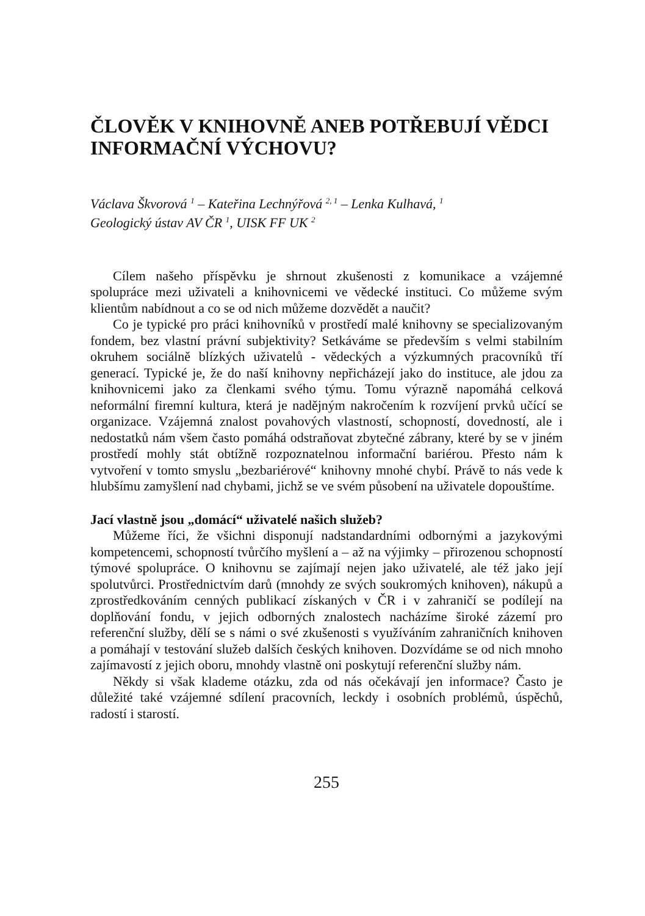ČLOVĚK V KNIHOVNĚ ANEB POTŘEBUJÍ VĚDCI INFORMAČNÍ VÝCHOVU?
Václava Škvorová <sup>1</sup> – Kateřina Lechnýřová <sup>2, 1</sup> – Lenka Kulhavá, <sup>1</sup>
Geologický ústav AV ČR <sup>1</sup>, UISK FF UK <sup>2</sup>
Cílem našeho příspěvku je shrnout zkušenosti z komunikace a vzájemné spolupráce mezi uživateli a knihovnicemi ve vědecké instituci. Co můžeme svým klientům nabídnout a co se od nich můžeme dozvědět a naučit?
Co je typické pro práci knihovníků v prostředí malé knihovny se specializovaným fondem, bez vlastní právní subjektivity? Setkáváme se především s velmi stabilním okruhem sociálně blízkých uživatelů - vědeckých a výzkumných pracovníků tří generací. Typické je, že do naší knihovny nepřicházejí jako do instituce, ale jdou za knihovnicemi jako za členkami svého týmu. Tomu výrazně napomáhá celková neformální firemní kultura, která je nadějným nakročením k rozvíjení prvků učící se organizace. Vzájemná znalost povahových vlastností, schopností, dovedností, ale i nedostatků nám všem často pomáhá odstraňovat zbytečné zábrany, které by se v jiném prostředí mohly stát obtížně rozpoznatelnou informační bariérou. Přesto nám k vytvoření v tomto smyslu „bezbariérové“ knihovny mnohé chybí. Právě to nás vede k hlubšímu zamyšlení nad chybami, jichž se ve svém působení na uživatele dopouštíme.
Jací vlastně jsou „domácí“ uživatelé našich služeb?
Můžeme říci, že všichni disponují nadstandardními odbornými a jazykovými kompetencemi, schopností tvůrčího myšlení a – až na výjimky – přirozenou schopností týmové spolupráce. O knihovnu se zajímají nejen jako uživatelé, ale též jako její spolutvůrci. Prostřednictvím darů (mnohdy ze svých soukromých knihoven), nákupů a zprostředkováním cenných publikací získaných v ČR i v zahraničí se podílejí na doplňování fondu, v jejich odborných znalostech nacházíme široké zázemí pro referenční služby, dělí se s námi o své zkušenosti s využíváním zahraničních knihoven a pomáhají v testování služeb dalších českých knihoven. Dozvídáme se od nich mnoho zajímavostí z jejich oboru, mnohdy vlastně oni poskytují referenční služby nám.
Někdy si však klademe otázku, zda od nás očekávají jen informace? Často je důležité také vzájemné sdílení pracovních, leckdy i osobních problémů, úspěchů, radostí i starostí.
255